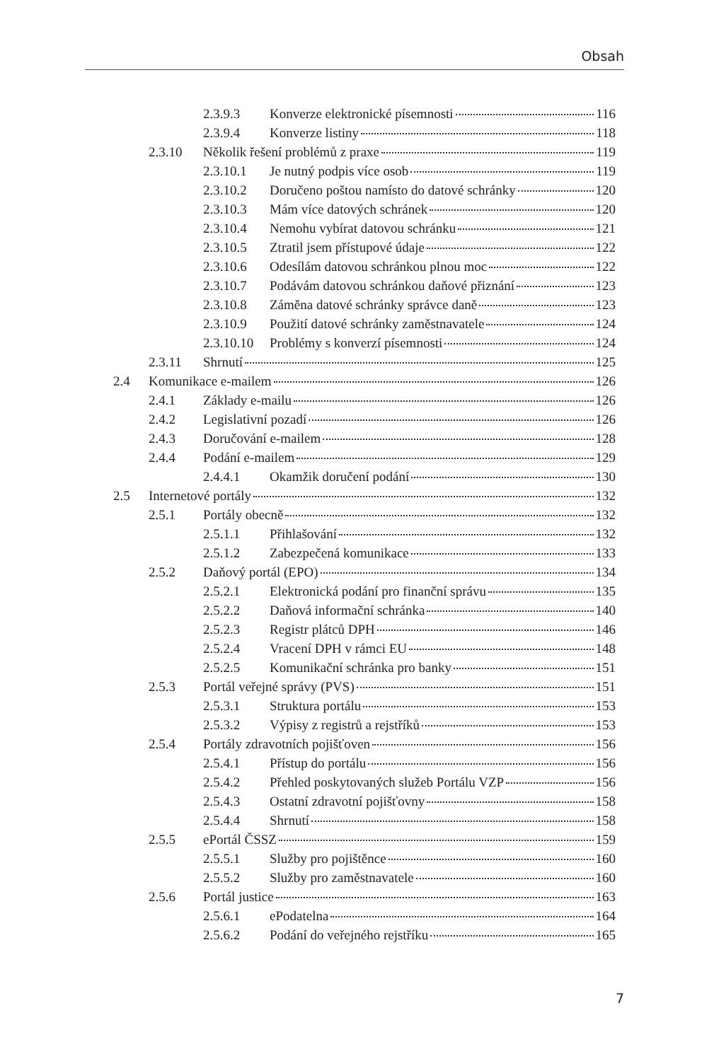Obsah
2.3.9.3 Konverze elektronické písemnosti 116
2.3.9.4 Konverze listiny 118
2.3.10 Několik řešení problémů z praxe 119
2.3.10.1 Je nutný podpis více osob 119
2.3.10.2 Doručeno poštou namísto do datové schránky 120
2.3.10.3 Mám více datových schránek 120
2.3.10.4 Nemohu vybírat datovou schránku 121
2.3.10.5 Ztratil jsem přístupové údaje 122
2.3.10.6 Odesílám datovou schránkou plnou moc 122
2.3.10.7 Podávám datovou schránkou daňové přiznání 123
2.3.10.8 Záměna datové schránky správce daně 123
2.3.10.9 Použití datové schránky zaměstnavatele 124
2.3.10.10 Problémy s konverzí písemnosti 124
2.3.11 Shrnutí 125
2.4 Komunikace e-mailem 126
2.4.1 Základy e-mailu 126
2.4.2 Legislativní pozadí 126
2.4.3 Doručování e-mailem 128
2.4.4 Podání e-mailem 129
2.4.4.1 Okamžik doručení podání 130
2.5 Internetové portály 132
2.5.1 Portály obecně 132
2.5.1.1 Přihlašování 132
2.5.1.2 Zabezpečená komunikace 133
2.5.2 Daňový portál (EPO) 134
2.5.2.1 Elektronická podání pro finanční správu 135
2.5.2.2 Daňová informační schránka 140
2.5.2.3 Registr plátců DPH 146
2.5.2.4 Vracení DPH v rámci EU 148
2.5.2.5 Komunikační schránka pro banky 151
2.5.3 Portál veřejné správy (PVS) 151
2.5.3.1 Struktura portálu 153
2.5.3.2 Výpisy z registrů a rejstříků 153
2.5.4 Portály zdravotních pojišťoven 156
2.5.4.1 Přístup do portálu 156
2.5.4.2 Přehled poskytovaných služeb Portálu VZP 156
2.5.4.3 Ostatní zdravotní pojišťovny 158
2.5.4.4 Shrnutí 158
2.5.5 ePortál ČSSZ 159
2.5.5.1 Služby pro pojištěnce 160
2.5.5.2 Služby pro zaměstnavatele 160
2.5.6 Portál justice 163
2.5.6.1 ePodatelna 164
2.5.6.2 Podání do veřejného rejstříku 165
7